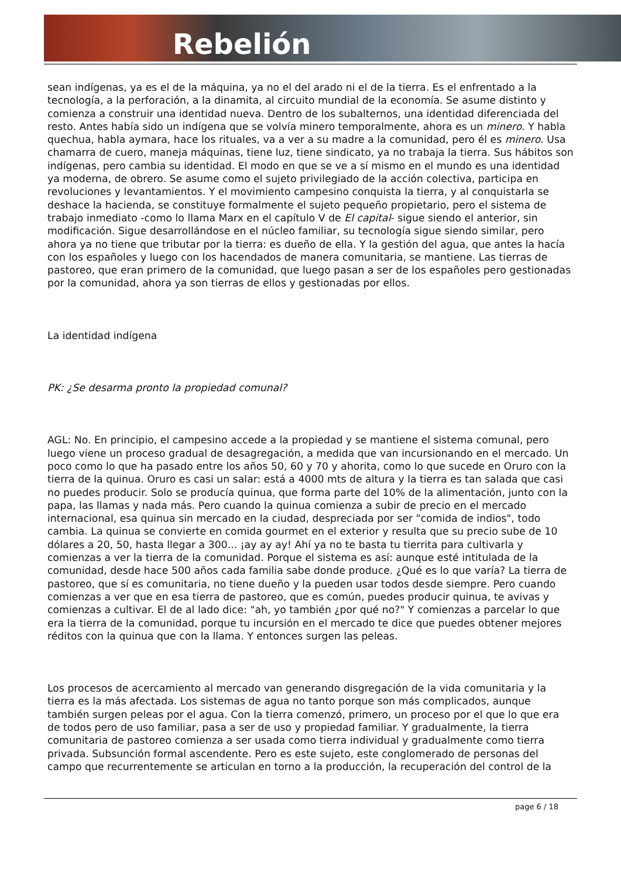Rebelión
sean indígenas, ya es el de la máquina, ya no el del arado ni el de la tierra. Es el enfrentado a la tecnología, a la perforación, a la dinamita, al circuito mundial de la economía. Se asume distinto y comienza a construir una identidad nueva. Dentro de los subalternos, una identidad diferenciada del resto. Antes había sido un indígena que se volvía minero temporalmente, ahora es un minero. Y habla quechua, habla aymara, hace los rituales, va a ver a su madre a la comunidad, pero él es minero. Usa chamarra de cuero, maneja máquinas, tiene luz, tiene sindicato, ya no trabaja la tierra. Sus hábitos son indígenas, pero cambia su identidad. El modo en que se ve a sí mismo en el mundo es una identidad ya moderna, de obrero. Se asume como el sujeto privilegiado de la acción colectiva, participa en revoluciones y levantamientos. Y el movimiento campesino conquista la tierra, y al conquistarla se deshace la hacienda, se constituye formalmente el sujeto pequeño propietario, pero el sistema de trabajo inmediato -como lo llama Marx en el capítulo V de El capital- sigue siendo el anterior, sin modificación. Sigue desarrollándose en el núcleo familiar, su tecnología sigue siendo similar, pero ahora ya no tiene que tributar por la tierra: es dueño de ella. Y la gestión del agua, que antes la hacía con los españoles y luego con los hacendados de manera comunitaria, se mantiene. Las tierras de pastoreo, que eran primero de la comunidad, que luego pasan a ser de los españoles pero gestionadas por la comunidad, ahora ya son tierras de ellos y gestionadas por ellos.
La identidad indígena
PK: ¿Se desarma pronto la propiedad comunal?
AGL: No. En principio, el campesino accede a la propiedad y se mantiene el sistema comunal, pero luego viene un proceso gradual de desagregación, a medida que van incursionando en el mercado. Un poco como lo que ha pasado entre los años 50, 60 y 70 y ahorita, como lo que sucede en Oruro con la tierra de la quinua. Oruro es casi un salar: está a 4000 mts de altura y la tierra es tan salada que casi no puedes producir. Solo se producía quinua, que forma parte del 10% de la alimentación, junto con la papa, las llamas y nada más. Pero cuando la quinua comienza a subir de precio en el mercado internacional, esa quinua sin mercado en la ciudad, despreciada por ser "comida de indios", todo cambia. La quinua se convierte en comida gourmet en el exterior y resulta que su precio sube de 10 dólares a 20, 50, hasta llegar a 300... ¡ay ay ay! Ahí ya no te basta tu tierrita para cultivarla y comienzas a ver la tierra de la comunidad. Porque el sistema es así: aunque esté intitulada de la comunidad, desde hace 500 años cada familia sabe donde produce. ¿Qué es lo que varía? La tierra de pastoreo, que sí es comunitaria, no tiene dueño y la pueden usar todos desde siempre. Pero cuando comienzas a ver que en esa tierra de pastoreo, que es común, puedes producir quinua, te avivas y comienzas a cultivar. El de al lado dice: "ah, yo también ¿por qué no?" Y comienzas a parcelar lo que era la tierra de la comunidad, porque tu incursión en el mercado te dice que puedes obtener mejores réditos con la quinua que con la llama. Y entonces surgen las peleas.
Los procesos de acercamiento al mercado van generando disgregación de la vida comunitaria y la tierra es la más afectada. Los sistemas de agua no tanto porque son más complicados, aunque también surgen peleas por el agua. Con la tierra comenzó, primero, un proceso por el que lo que era de todos pero de uso familiar, pasa a ser de uso y propiedad familiar. Y gradualmente, la tierra comunitaria de pastoreo comienza a ser usada como tierra individual y gradualmente como tierra privada. Subsunción formal ascendente. Pero es este sujeto, este conglomerado de personas del campo que recurrentemente se articulan en torno a la producción, la recuperación del control de la
page 6 / 18